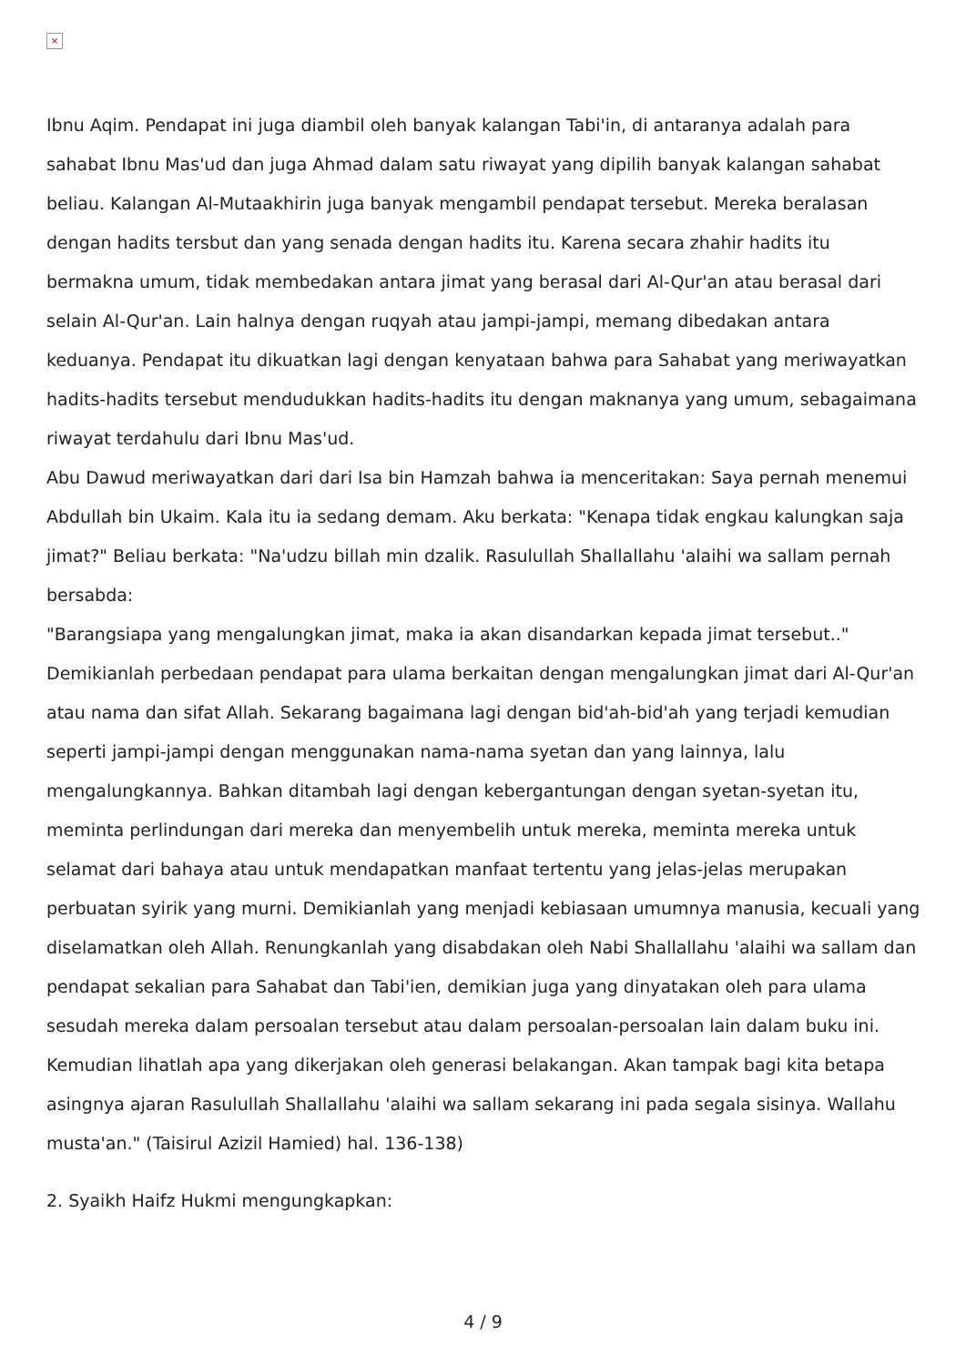×
Ibnu Aqim. Pendapat ini juga diambil oleh banyak kalangan Tabi'in, di antaranya adalah para sahabat Ibnu Mas'ud dan juga Ahmad dalam satu riwayat yang dipilih banyak kalangan sahabat beliau. Kalangan Al-Mutaakhirin juga banyak mengambil pendapat tersebut. Mereka beralasan dengan hadits tersbut dan yang senada dengan hadits itu. Karena secara zhahir hadits itu bermakna umum, tidak membedakan antara jimat yang berasal dari Al-Qur'an atau berasal dari selain Al-Qur'an. Lain halnya dengan ruqyah atau jampi-jampi, memang dibedakan antara keduanya. Pendapat itu dikuatkan lagi dengan kenyataan bahwa para Sahabat yang meriwayatkan hadits-hadits tersebut mendudukkan hadits-hadits itu dengan maknanya yang umum, sebagaimana riwayat terdahulu dari Ibnu Mas'ud.
Abu Dawud meriwayatkan dari dari Isa bin Hamzah bahwa ia menceritakan: Saya pernah menemui Abdullah bin Ukaim. Kala itu ia sedang demam. Aku berkata: "Kenapa tidak engkau kalungkan saja jimat?" Beliau berkata: "Na'udzu billah min dzalik. Rasulullah Shallallahu 'alaihi wa sallam pernah bersabda:
"Barangsiapa yang mengalungkan jimat, maka ia akan disandarkan kepada jimat tersebut.."
Demikianlah perbedaan pendapat para ulama berkaitan dengan mengalungkan jimat dari Al-Qur'an atau nama dan sifat Allah. Sekarang bagaimana lagi dengan bid'ah-bid'ah yang terjadi kemudian seperti jampi-jampi dengan menggunakan nama-nama syetan dan yang lainnya, lalu mengalungkannya. Bahkan ditambah lagi dengan kebergantungan dengan syetan-syetan itu, meminta perlindungan dari mereka dan menyembelih untuk mereka, meminta mereka untuk selamat dari bahaya atau untuk mendapatkan manfaat tertentu yang jelas-jelas merupakan perbuatan syirik yang murni. Demikianlah yang menjadi kebiasaan umumnya manusia, kecuali yang diselamatkan oleh Allah. Renungkanlah yang disabdakan oleh Nabi Shallallahu 'alaihi wa sallam dan pendapat sekalian para Sahabat dan Tabi'ien, demikian juga yang dinyatakan oleh para ulama sesudah mereka dalam persoalan tersebut atau dalam persoalan-persoalan lain dalam buku ini. Kemudian lihatlah apa yang dikerjakan oleh generasi belakangan. Akan tampak bagi kita betapa asingnya ajaran Rasulullah Shallallahu 'alaihi wa sallam sekarang ini pada segala sisinya. Wallahu musta'an." (Taisirul Azizil Hamied) hal. 136-138)
2. Syaikh Haifz Hukmi mengungkapkan:
4 / 9